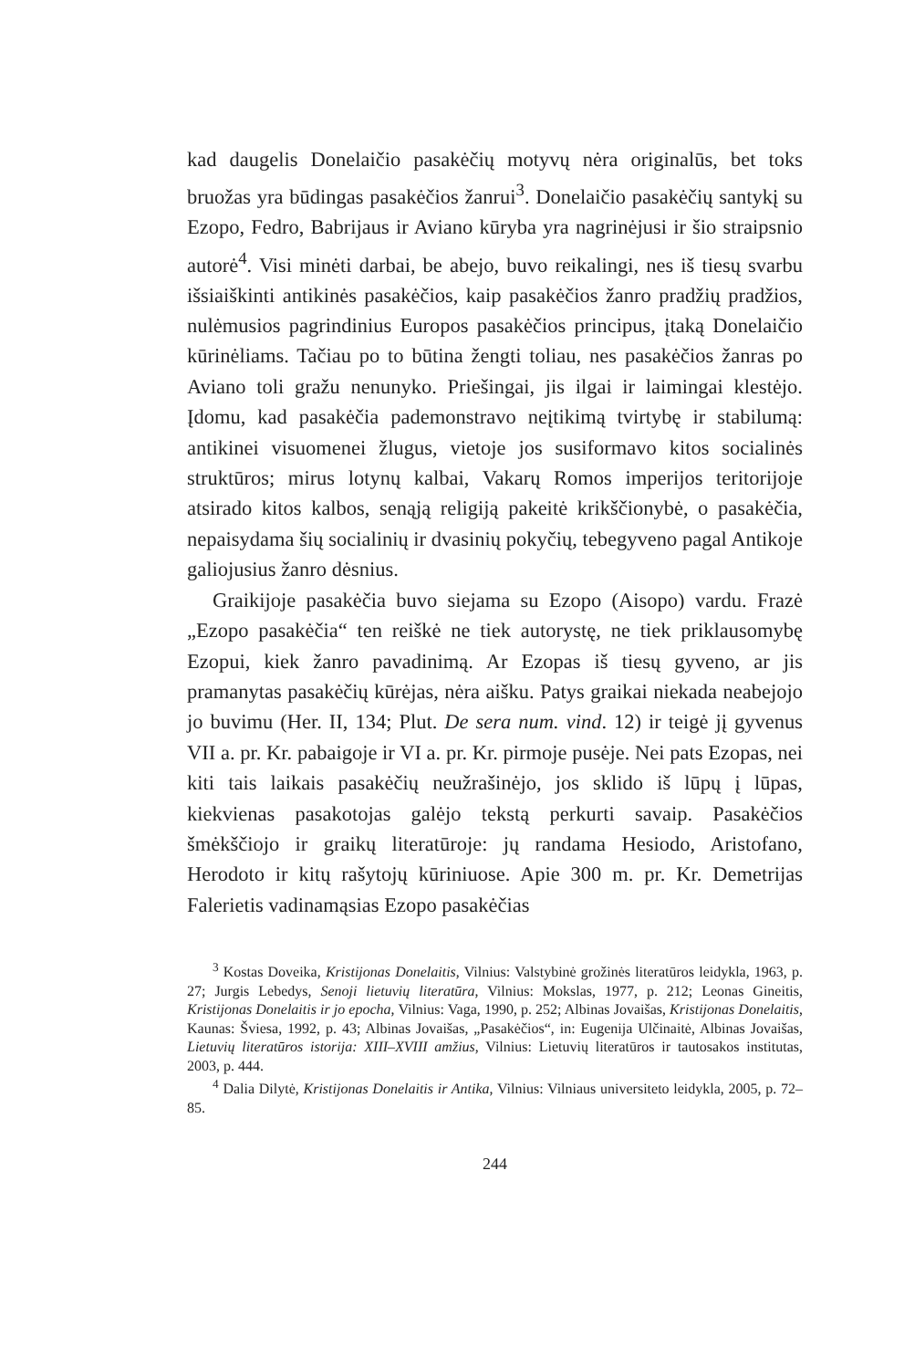kad daugelis Donelaičio pasakėčių motyvų nėra originalūs, bet toks bruožas yra būdingas pasakėčios žanrui<sup>3</sup>. Donelaičio pasakėčių santykį su Ezopo, Fedro, Babrijaus ir Aviano kūryba yra nagrinėjusi ir šio straipsnio autorė<sup>4</sup>. Visi minėti darbai, be abejo, buvo reikalingi, nes iš tiesų svarbu išsiaiškinti antikinės pasakėčios, kaip pasakėčios žanro pradžių pradžios, nulėmusios pagrindinius Europos pasakėčios principus, įtaką Donelaičio kūrinėliams. Tačiau po to būtina žengti toliau, nes pasakėčios žanras po Aviano toli gražu nenunyko. Priešingai, jis ilgai ir laimingai klestėjo. Įdomu, kad pasakėčia pademonstravo neįtikimą tvirtybę ir stabilumą: antikinei visuomenei žlugus, vietoje jos susiformavo kitos socialinės struktūros; mirus lotynų kalbai, Vakarų Romos imperijos teritorijoje atsirado kitos kalbos, senąją religiją pakeitė krikščionybė, o pasakėčia, nepaisydama šių socialinių ir dvasinių pokyčių, tebegyveno pagal Antikoje galiojusius žanro dėsnius.
Graikijoje pasakėčia buvo siejama su Ezopo (Aisopo) vardu. Frazė „Ezopo pasakėčia“ ten reiškė ne tiek autorystę, ne tiek priklausomybę Ezopui, kiek žanro pavadinimą. Ar Ezopas iš tiesų gyveno, ar jis pramanytas pasakėčių kūrėjas, nėra aišku. Patys graikai niekada neabejojo jo buvimu (Her. II, 134; Plut. De sera num. vind. 12) ir teigė jį gyvenus VII a. pr. Kr. pabaigoje ir VI a. pr. Kr. pirmoje pusėje. Nei pats Ezopas, nei kiti tais laikais pasakėčių neužrašinėjo, jos sklido iš lūpų į lūpas, kiekvienas pasakotojas galėjo tekstą perkurti savaip. Pasakėčios šmėkščiojo ir graikų literatūroje: jų randama Hesiodo, Aristofano, Herodoto ir kitų rašytojų kūriniuose. Apie 300 m. pr. Kr. Demetrijas Falerietis vadinamąsias Ezopo pasakėčias
<sup>3</sup> Kostas Doveika, Kristijonas Donelaitis, Vilnius: Valstybinė grožinės literatūros leidykla, 1963, p. 27; Jurgis Lebedys, Senoji lietuvių literatūra, Vilnius: Mokslas, 1977, p. 212; Leonas Gineitis, Kristijonas Donelaitis ir jo epocha, Vilnius: Vaga, 1990, p. 252; Albinas Jovaišas, Kristijonas Donelaitis, Kaunas: Šviesa, 1992, p. 43; Albinas Jovaišas, „Pasakėčios“, in: Eugenija Ulčinaitė, Albinas Jovaišas, Lietuvių literatūros istorija: XIII–XVIII amžius, Vilnius: Lietuvių literatūros ir tautosakos institutas, 2003, p. 444.
<sup>4</sup> Dalia Dilytė, Kristijonas Donelaitis ir Antika, Vilnius: Vilniaus universiteto leidykla, 2005, p. 72–85.
244